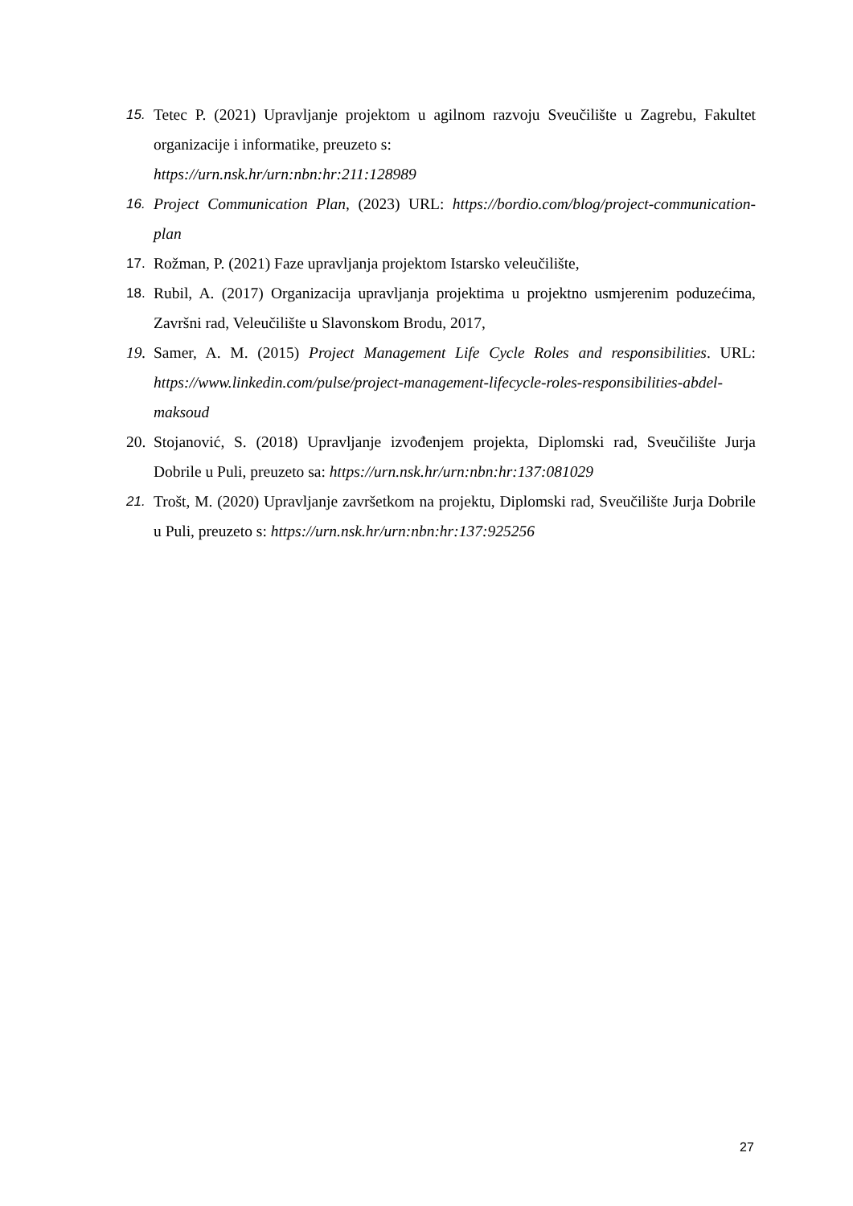15. Tetec P. (2021) Upravljanje projektom u agilnom razvoju Sveučilište u Zagrebu, Fakultet organizacije i informatike, preuzeto s:
https://urn.nsk.hr/urn:nbn:hr:211:128989
16. Project Communication Plan, (2023) URL: https://bordio.com/blog/project-communication-plan
17. Rožman, P. (2021) Faze upravljanja projektom Istarsko veleučilište,
18. Rubil, A. (2017) Organizacija upravljanja projektima u projektno usmjerenim poduzećima, Završni rad, Veleučilište u Slavonskom Brodu, 2017,
19. Samer, A. M. (2015) Project Management Life Cycle Roles and responsibilities. URL: https://www.linkedin.com/pulse/project-management-lifecycle-roles-responsibilities-abdel-maksoud
20. Stojanović, S. (2018) Upravljanje izvođenjem projekta, Diplomski rad, Sveučilište Jurja Dobrile u Puli, preuzeto sa: https://urn.nsk.hr/urn:nbn:hr:137:081029
21. Trošt, M. (2020) Upravljanje završetkom na projektu, Diplomski rad, Sveučilište Jurja Dobrile u Puli, preuzeto s: https://urn.nsk.hr/urn:nbn:hr:137:925256
27